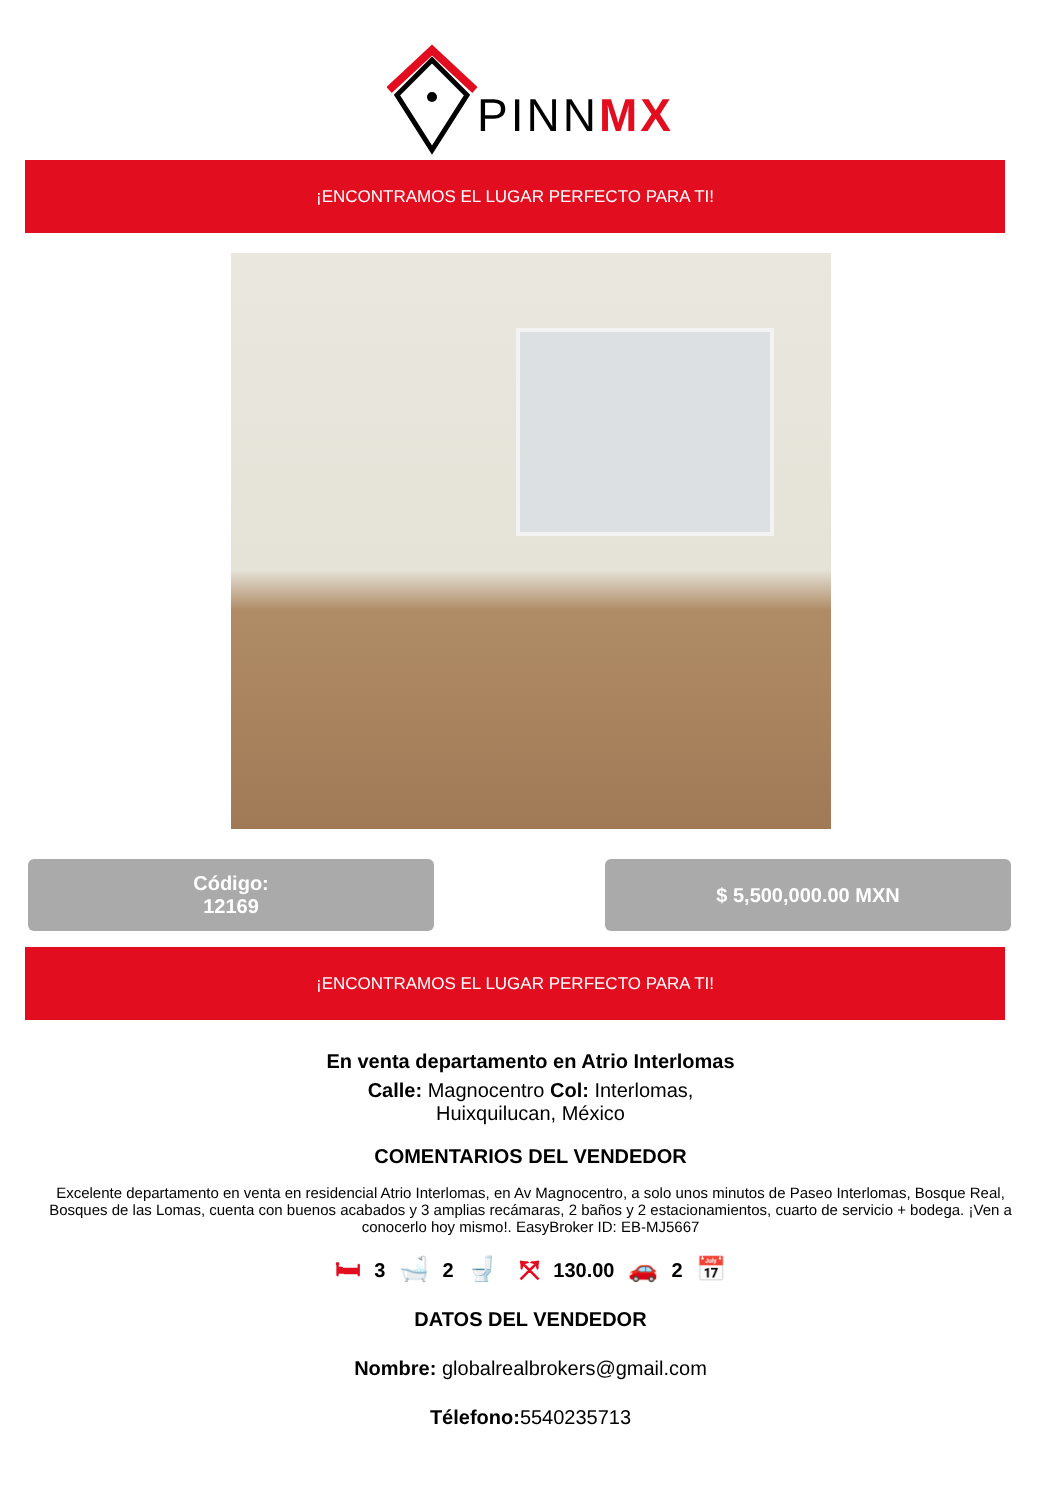PINNMX
¡ENCONTRAMOS EL LUGAR PERFECTO PARA TI!
Código:
12169
$ 5,500,000.00 MXN
¡ENCONTRAMOS EL LUGAR PERFECTO PARA TI!
En venta departamento en Atrio Interlomas
Calle: Magnocentro Col: Interlomas,
Huixquilucan, México
COMENTARIOS DEL VENDEDOR
Excelente departamento en venta en residencial Atrio Interlomas, en Av Magnocentro, a solo unos minutos de Paseo Interlomas, Bosque Real, Bosques de las Lomas, cuenta con buenos acabados y 3 amplias recámaras, 2 baños y 2 estacionamientos, cuarto de servicio + bodega. ¡Ven a conocerlo hoy mismo!. EasyBroker ID: EB-MJ5667
🛏 3 🛁 2 🚽 ⤧ 130.00 🚗 2 📅
DATOS DEL VENDEDOR
Nombre: globalrealbrokers@gmail.com
Télefono: 5540235713